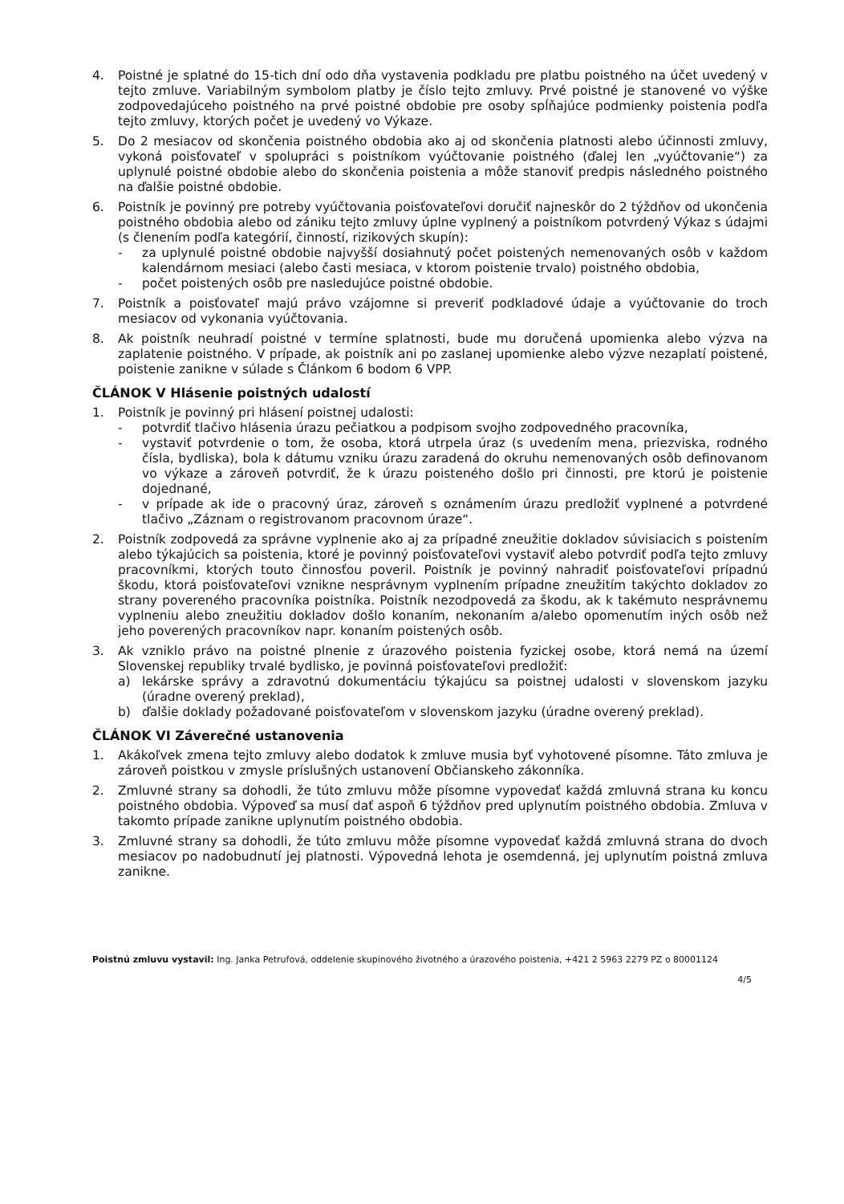4. Poistné je splatné do 15-tich dní odo dňa vystavenia podkladu pre platbu poistného na účet uvedený v tejto zmluve. Variabilným symbolom platby je číslo tejto zmluvy. Prvé poistné je stanovené vo výške zodpovedajúceho poistného na prvé poistné obdobie pre osoby spĺňajúce podmienky poistenia podľa tejto zmluvy, ktorých počet je uvedený vo Výkaze.
5. Do 2 mesiacov od skončenia poistného obdobia ako aj od skončenia platnosti alebo účinnosti zmluvy, vykoná poisťovateľ v spolupráci s poistníkom vyúčtovanie poistného (ďalej len „vyúčtovanie“) za uplynulé poistné obdobie alebo do skončenia poistenia a môže stanoviť predpis následného poistného na ďalšie poistné obdobie.
6. Poistník je povinný pre potreby vyúčtovania poisťovateľovi doručiť najneskôr do 2 týždňov od ukončenia poistného obdobia alebo od zániku tejto zmluvy úplne vyplnený a poistníkom potvrdený Výkaz s údajmi (s členením podľa kategórií, činností, rizikových skupín):
- za uplynulé poistné obdobie najvyšší dosiahnutý počet poistených nemenovaných osôb v každom kalendárnom mesiaci (alebo časti mesiaca, v ktorom poistenie trvalo) poistného obdobia,
- počet poistených osôb pre nasledujúce poistné obdobie.
7. Poistník a poisťovateľ majú právo vzájomne si preveriť podkladové údaje a vyúčtovanie do troch mesiacov od vykonania vyúčtovania.
8. Ak poistník neuhradí poistné v termíne splatnosti, bude mu doručená upomienka alebo výzva na zaplatenie poistného. V prípade, ak poistník ani po zaslanej upomienke alebo výzve nezaplatí poistené, poistenie zanikne v súlade s Článkom 6 bodom 6 VPP.
ČLÁNOK V Hlásenie poistných udalostí
1. Poistník je povinný pri hlásení poistnej udalosti:
- potvrdiť tlačivo hlásenia úrazu pečiatkou a podpisom svojho zodpovedného pracovníka,
- vystaviť potvrdenie o tom, že osoba, ktorá utrpela úraz (s uvedením mena, priezviska, rodného čísla, bydliska), bola k dátumu vzniku úrazu zaradená do okruhu nemenovaných osôb definovanom vo výkaze a zároveň potvrdiť, že k úrazu poisteného došlo pri činnosti, pre ktorú je poistenie dojednané,
- v prípade ak ide o pracovný úraz, zároveň s oznámením úrazu predložiť vyplnené a potvrdené tlačivo „Záznam o registrovanom pracovnom úraze“.
2. Poistník zodpovedá za správne vyplnenie ako aj za prípadné zneužitie dokladov súvisiacich s poistením alebo týkajúcich sa poistenia, ktoré je povinný poisťovateľovi vystaviť alebo potvrdiť podľa tejto zmluvy pracovníkmi, ktorých touto činnosťou poveril. Poistník je povinný nahradiť poisťovateľovi prípadnú škodu, ktorá poisťovateľovi vznikne nesprávnym vyplnením prípadne zneužitím takýchto dokladov zo strany povereného pracovníka poistníka. Poistník nezodpovedá za škodu, ak k takémuto nesprávnemu vyplneniu alebo zneužitiu dokladov došlo konaním, nekonaním a/alebo opomenutím iných osôb než jeho poverených pracovníkov napr. konaním poistených osôb.
3. Ak vzniklo právo na poistné plnenie z úrazového poistenia fyzickej osobe, ktorá nemá na území Slovenskej republiky trvalé bydlisko, je povinná poisťovateľovi predložiť:
a) lekárske správy a zdravotnú dokumentáciu týkajúcu sa poistnej udalosti v slovenskom jazyku (úradne overený preklad),
b) ďalšie doklady požadované poisťovateľom v slovenskom jazyku (úradne overený preklad).
ČLÁNOK VI Záverečné ustanovenia
1. Akákoľvek zmena tejto zmluvy alebo dodatok k zmluve musia byť vyhotovené písomne. Táto zmluva je zároveň poistkou v zmysle príslušných ustanovení Občianskeho zákonníka.
2. Zmluvné strany sa dohodli, že túto zmluvu môže písomne vypovedať každá zmluvná strana ku koncu poistného obdobia. Výpoveď sa musí dať aspoň 6 týždňov pred uplynutím poistného obdobia. Zmluva v takomto prípade zanikne uplynutím poistného obdobia.
3. Zmluvné strany sa dohodli, že túto zmluvu môže písomne vypovedať každá zmluvná strana do dvoch mesiacov po nadobudnutí jej platnosti. Výpovedná lehota je osemdenná, jej uplynutím poistná zmluva zanikne.
Poistnú zmluvu vystavil: Ing. Janka Petrufová, oddelenie skupinového životného a úrazového poistenia, +421 2 5963 2279 PZ o 80001124
4/5